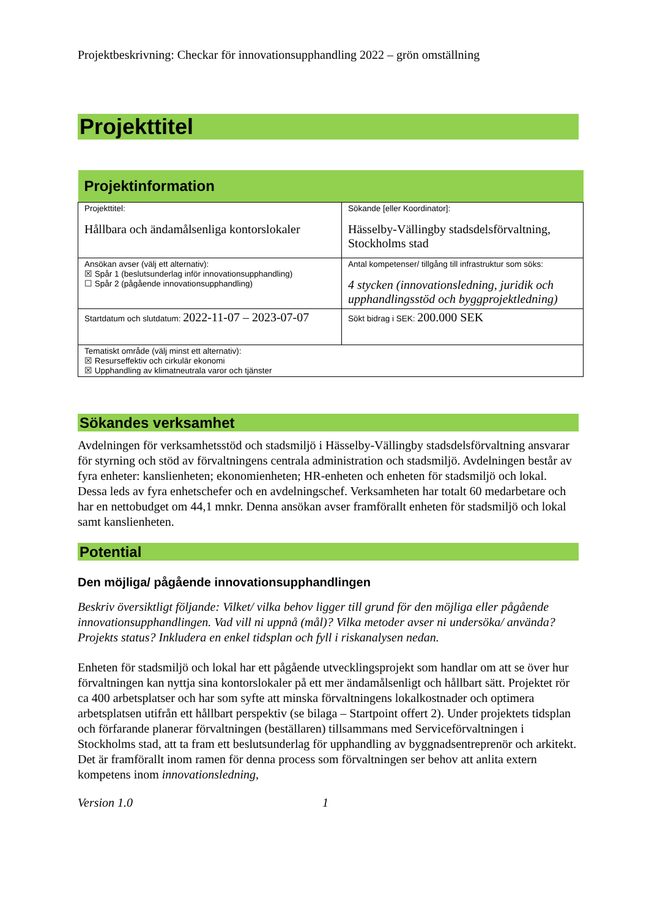Projektbeskrivning: Checkar för innovationsupphandling 2022 – grön omställning
Projekttitel
| Projektinformation | |
| --- | --- |
| Projekttitel: Hållbara och ändamålsenliga kontorslokaler | Sökande [eller Koordinator]: Hässelby-Vällingby stadsdelsförvaltning, Stockholms stad |
| Ansökan avser (välj ett alternativ): ☒ Spår 1 (beslutsunderlag inför innovationsupphandling) ☐ Spår 2 (pågående innovationsupphandling) | Antal kompetenser/ tillgång till infrastruktur som söks: 4 stycken (innovationsledning, juridik och upphandlingsstöd och byggprojektledning) |
| Startdatum och slutdatum: 2022-11-07 – 2023-07-07 | Sökt bidrag i SEK: 200.000 SEK |
| Tematiskt område (välj minst ett alternativ): ☒ Resurseffektiv och cirkulär ekonomi ☒ Upphandling av klimatneutrala varor och tjänster | |
Sökandes verksamhet
Avdelningen för verksamhetsstöd och stadsmiljö i Hässelby-Vällingby stadsdelsförvaltning ansvarar för styrning och stöd av förvaltningens centrala administration och stadsmiljö. Avdelningen består av fyra enheter: kanslienheten; ekonomienheten; HR-enheten och enheten för stadsmiljö och lokal. Dessa leds av fyra enhetschefer och en avdelningschef. Verksamheten har totalt 60 medarbetare och har en nettobudget om 44,1 mnkr. Denna ansökan avser framförallt enheten för stadsmiljö och lokal samt kanslienheten.
Potential
Den möjliga/ pågående innovationsupphandlingen
Beskriv översiktligt följande: Vilket/ vilka behov ligger till grund för den möjliga eller pågående innovationsupphandlingen. Vad vill ni uppnå (mål)? Vilka metoder avser ni undersöka/ använda? Projekts status? Inkludera en enkel tidsplan och fyll i riskanalysen nedan.
Enheten för stadsmiljö och lokal har ett pågående utvecklingsprojekt som handlar om att se över hur förvaltningen kan nyttja sina kontorslokaler på ett mer ändamålsenligt och hållbart sätt. Projektet rör ca 400 arbetsplatser och har som syfte att minska förvaltningens lokalkostnader och optimera arbetsplatsen utifrån ett hållbart perspektiv (se bilaga – Startpoint offert 2). Under projektets tidsplan och förfarande planerar förvaltningen (beställaren) tillsammans med Serviceförvaltningen i Stockholms stad, att ta fram ett beslutsunderlag för upphandling av byggnadsentreprenör och arkitekt. Det är framförallt inom ramen för denna process som förvaltningen ser behov att anlita extern kompetens inom innovationsledning,
Version 1.0 1